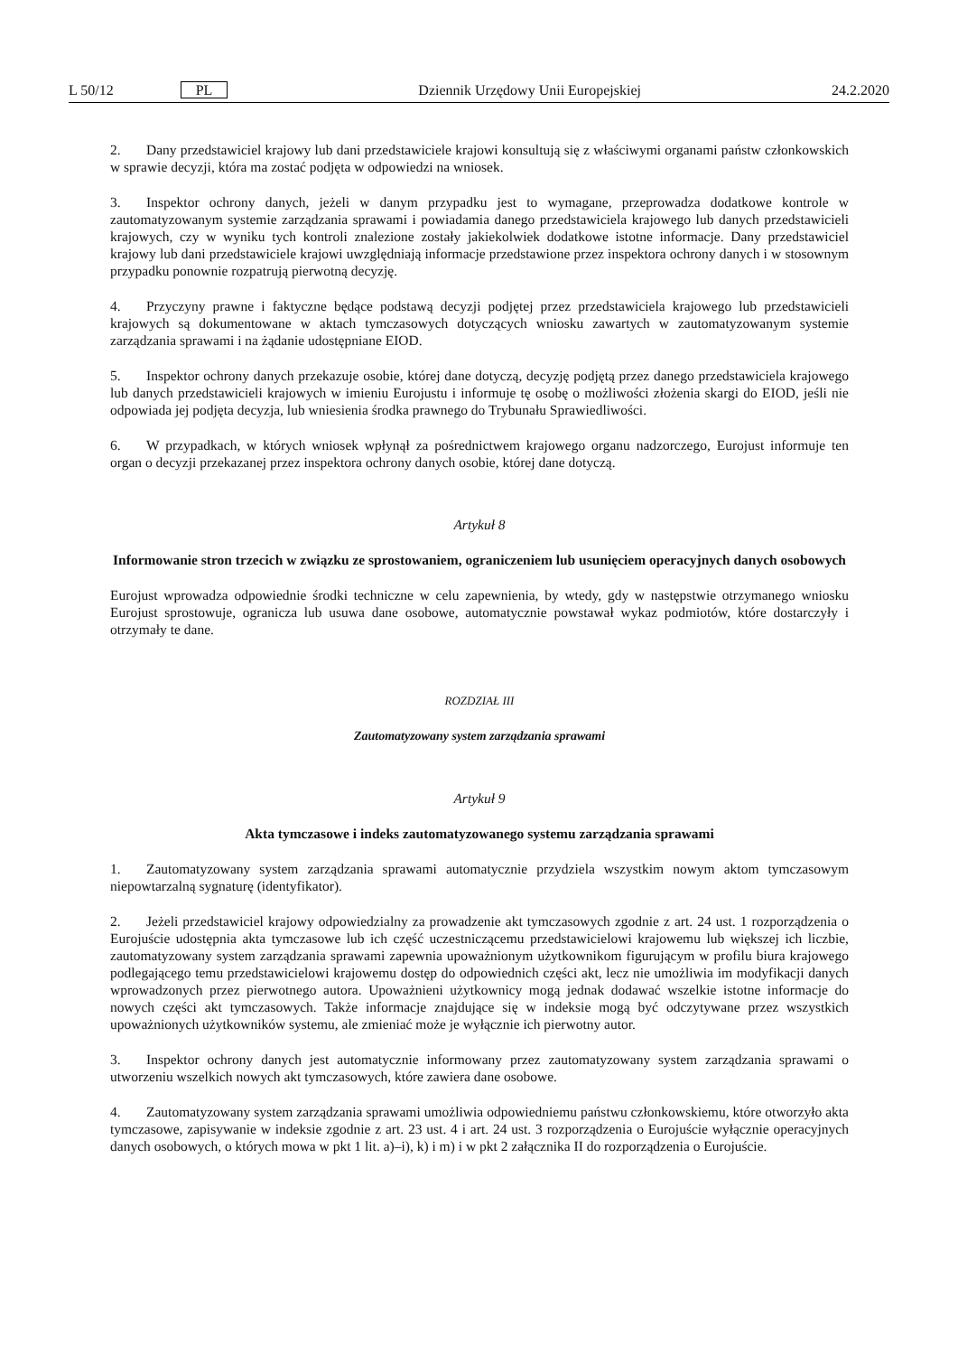L 50/12 PL Dziennik Urzędowy Unii Europejskiej 24.2.2020
2. Dany przedstawiciel krajowy lub dani przedstawiciele krajowi konsultują się z właściwymi organami państw członkowskich w sprawie decyzji, która ma zostać podjęta w odpowiedzi na wniosek.
3. Inspektor ochrony danych, jeżeli w danym przypadku jest to wymagane, przeprowadza dodatkowe kontrole w zautomatyzowanym systemie zarządzania sprawami i powiadamia danego przedstawiciela krajowego lub danych przedstawicieli krajowych, czy w wyniku tych kontroli znalezione zostały jakiekolwiek dodatkowe istotne informacje. Dany przedstawiciel krajowy lub dani przedstawiciele krajowi uwzględniają informacje przedstawione przez inspektora ochrony danych i w stosownym przypadku ponownie rozpatrują pierwotną decyzję.
4. Przyczyny prawne i faktyczne będące podstawą decyzji podjętej przez przedstawiciela krajowego lub przedstawicieli krajowych są dokumentowane w aktach tymczasowych dotyczących wniosku zawartych w zautomatyzowanym systemie zarządzania sprawami i na żądanie udostępniane EIOD.
5. Inspektor ochrony danych przekazuje osobie, której dane dotyczą, decyzję podjętą przez danego przedstawiciela krajowego lub danych przedstawicieli krajowych w imieniu Eurojustu i informuje tę osobę o możliwości złożenia skargi do EIOD, jeśli nie odpowiada jej podjęta decyzja, lub wniesienia środka prawnego do Trybunału Sprawiedliwości.
6. W przypadkach, w których wniosek wpłynął za pośrednictwem krajowego organu nadzorczego, Eurojust informuje ten organ o decyzji przekazanej przez inspektora ochrony danych osobie, której dane dotyczą.
Artykuł 8
Informowanie stron trzecich w związku ze sprostowaniem, ograniczeniem lub usunięciem operacyjnych danych osobowych
Eurojust wprowadza odpowiednie środki techniczne w celu zapewnienia, by wtedy, gdy w następstwie otrzymanego wniosku Eurojust sprostowuje, ogranicza lub usuwa dane osobowe, automatycznie powstawał wykaz podmiotów, które dostarczyły i otrzymały te dane.
ROZDZIAŁ III
Zautomatyzowany system zarządzania sprawami
Artykuł 9
Akta tymczasowe i indeks zautomatyzowanego systemu zarządzania sprawami
1. Zautomatyzowany system zarządzania sprawami automatycznie przydziela wszystkim nowym aktom tymczasowym niepowtarzalną sygnaturę (identyfikator).
2. Jeżeli przedstawiciel krajowy odpowiedzialny za prowadzenie akt tymczasowych zgodnie z art. 24 ust. 1 rozporządzenia o Eurojuście udostępnia akta tymczasowe lub ich część uczestniczącemu przedstawicielowi krajowemu lub większej ich liczbie, zautomatyzowany system zarządzania sprawami zapewnia upoważnionym użytkownikom figurującym w profilu biura krajowego podlegającego temu przedstawicielowi krajowemu dostęp do odpowiednich części akt, lecz nie umożliwia im modyfikacji danych wprowadzonych przez pierwotnego autora. Upoważnieni użytkownicy mogą jednak dodawać wszelkie istotne informacje do nowych części akt tymczasowych. Także informacje znajdujące się w indeksie mogą być odczytywane przez wszystkich upoważnionych użytkowników systemu, ale zmieniać może je wyłącznie ich pierwotny autor.
3. Inspektor ochrony danych jest automatycznie informowany przez zautomatyzowany system zarządzania sprawami o utworzeniu wszelkich nowych akt tymczasowych, które zawiera dane osobowe.
4. Zautomatyzowany system zarządzania sprawami umożliwia odpowiedniemu państwu członkowskiemu, które otworzyło akta tymczasowe, zapisywanie w indeksie zgodnie z art. 23 ust. 4 i art. 24 ust. 3 rozporządzenia o Eurojuście wyłącznie operacyjnych danych osobowych, o których mowa w pkt 1 lit. a)–i), k) i m) i w pkt 2 załącznika II do rozporządzenia o Eurojuście.